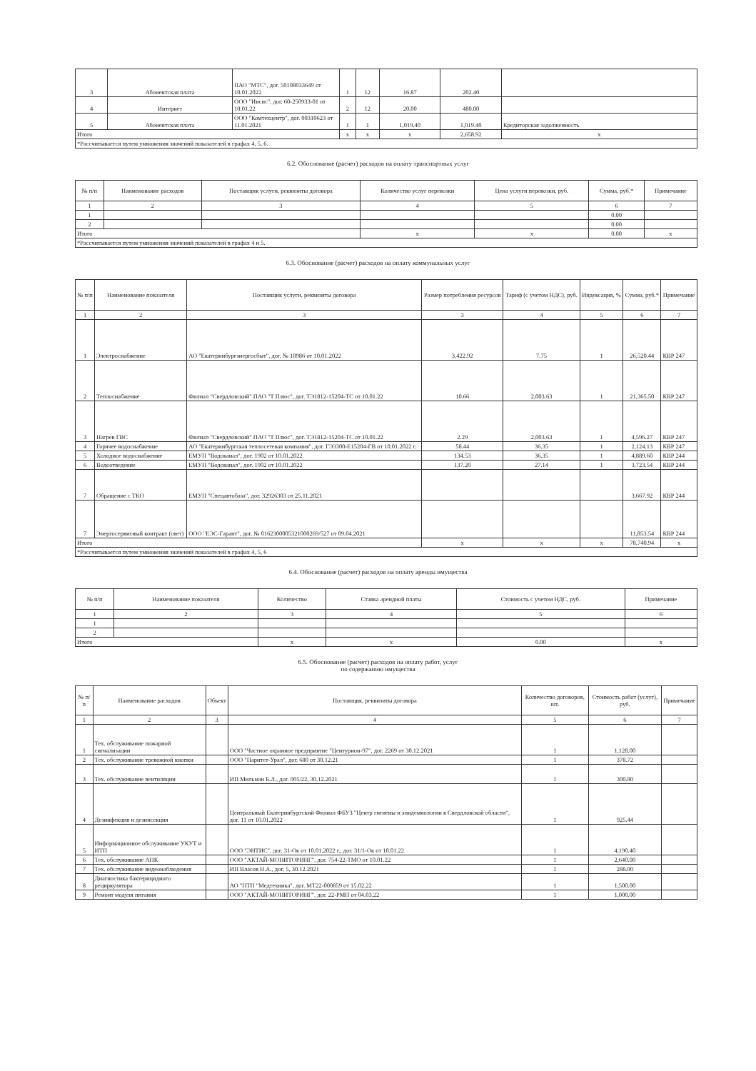| 3 | Абонентская плата | ПАО "МТС", дог. 50108033649 от 10.01.2022 | 1 | 12 | 16.87 | 202.40 | |
| 4 | Интернет | ООО "Инсис", дог. 60-250933-01 от 10.01.22 | 2 | 12 | 20.00 | 480.00 | |
| 5 | Абонентская плата | ООО "Комтехцентр", дог. 00310623 от 11.01.2021 | 1 | 1 | 1,019.40 | 1,019.40 | Кредиторская задолженность |
| Итого | | | x | x | x | 2,658.92 | x |
| *Рассчитывается путем умножения значений показателей в графах 4, 5, 6. | | | | | | | |
6.2. Обоснование (расчет) расходов на оплату транспортных услуг
| № п/п | Наименование расходов | Поставщик услуги, реквизиты договора | Количество услуг перевозки | Цена услуги перевозки, руб. | Сумма, руб.* | Примечание |
| --- | --- | --- | --- | --- | --- | --- |
| 1 | 2 | 3 | 4 | 5 | 6 | 7 |
| 1 | | | | | 0.00 | |
| 2 | | | | | 0.00 | |
| Итого | | | x | x | 0.00 | x |
| *Рассчитывается путем умножения значений показателей в графах 4 и 5. | | | | | | |
6.3. Обоснование (расчет) расходов на оплату коммунальных услуг
| № п/п | Наименование показателя | Поставщик услуги, реквизиты договора | Размер потребления ресурсов | Тариф (с учетом НДС), руб. | Индексация, % | Сумма, руб.* | Примечание |
| --- | --- | --- | --- | --- | --- | --- | --- |
| 1 | 2 | 3 | 3 | 4 | 5 | 6 | 7 |
| 1 | Электроснабжение | АО "Екатеринбургэнергосбыт", дог. № 18986 от 10.01.2022 | 3,422.92 | 7.75 | 1 | 26,520.44 | КВР 247 |
| 2 | Теплоснабжение | Филиал "Свердловский" ПАО "Т Плюс", дог. ТЭ1812-15204-ТС от 10.01.22 | 10.66 | 2,003.63 | 1 | 21,365.50 | КВР 247 |
| 3 | Нагрев ГВС | Филиал "Свердловский" ПАО "Т Плюс", дог. ТЭ1812-15204-ТС от 10.01.22 | 2.29 | 2,003.63 | 1 | 4,596.27 | КВР 247 |
| 4 | Горячее водоснабжение | АО "Екатеринбургская теплосетевая компания", дог. ГЭ3300-Е15204-ГВ от 10.01.2022 г. | 58.44 | 36.35 | 1 | 2,124.13 | КВР 247 |
| 5 | Холодное водоснабжение | ЕМУП "Водоканал", дог. 1902 от 10.01.2022 | 134.53 | 36.35 | 1 | 4,889.60 | КВР 244 |
| 6 | Водоотведение | ЕМУП "Водоканал", дог. 1902 от 10.01.2022 | 137.20 | 27.14 | 1 | 3,723.54 | КВР 244 |
| 7 | Обращение с ТКО | ЕМУП "Спецавтобаза", дог. 32926303 от 25.11.2021 | | | | 3,667.92 | КВР 244 |
| 7 | Энергосервисный контракт (свет) | ООО "ЕЭС-Гарант", дог. № 0162300005321000269/527 от 09.04.2021 | | | | 11,853.54 | КВР 244 |
| Итого | | | x | x | x | 78,740.94 | x |
| *Рассчитывается путем умножения значений показателей в графах 4, 5, 6 | | | | | | | |
6.4. Обоснование (расчет) расходов на оплату аренды имущества
| № п/п | Наименование показателя | Количество | Ставка арендной платы | Стоимость с учетом НДС, руб. | Примечание |
| --- | --- | --- | --- | --- | --- |
| 1 | 2 | 3 | 4 | 5 | 6 |
| 1 | | | | | |
| 2 | | | | | |
| Итого | | x | x | 0.00 | x |
6.5. Обоснование (расчет) расходов на оплату работ, услуг
по содержанию имущества
| № п/п | Наименование расходов | Объект | Поставщик, реквизиты договора | Количество договоров, шт. | Стоимость работ (услуг), руб. | Примечание |
| --- | --- | --- | --- | --- | --- | --- |
| 1 | 2 | 3 | 4 | 5 | 6 | 7 |
| 1 | Тех. обслуживание пожарной сигнализации | | ООО "Частное охранное предприятие "Центурион-97", дог. 2269 от 30.12.2021 | 1 | 1,128.00 | |
| 2 | Тех. обслуживание тревожной кнопки | | ООО "Паритет-Урал", дог. 680 от 30.12.21 | 1 | 378.72 | |
| 3 | Тех. обслуживание вентиляции | | ИП Мильман Б.Л., дог. 005/22, 30.12.2021 | 1 | 300.80 | |
| 4 | Дезинфекция и дезинсекция | | Центральный Екатеринбургский Филиал ФБУЗ "Центр гигиены и эпидемиологии в Свердловской области", дог. 11 от 10.01.2022 | 1 | 925.44 | |
| 5 | Информационное обслуживание УКУТ и ИТП | | ООО "ЭНТИС", дог. 31-Ок от 10.01.2022 г., дог. 31/1-Ок от 10.01.22 | 1 | 4,190.40 | |
| 6 | Тех. обслуживание АПК | | ООО "АКТАЙ-МОНИТОРИНГ", дог. 754-22-ТМО от 10.01.22 | 1 | 2,640.00 | |
| 7 | Тех. обслуживание видеонаблюдения | | ИП Власов Н.А., дог. 5, 30.12.2021 | 1 | 288.00 | |
| 8 | Диагностика бактерицидного рециркулятора | | АО "ПТП "Медтехника", дог. МТ22-000859 от 15.02.22 | 1 | 1,500.00 | |
| 9 | Ремонт модуля питания | | ООО "АКТАЙ-МОНИТОРИНГ", дог. 22-РМП от 04.03.22 | 1 | 1,000.00 | |